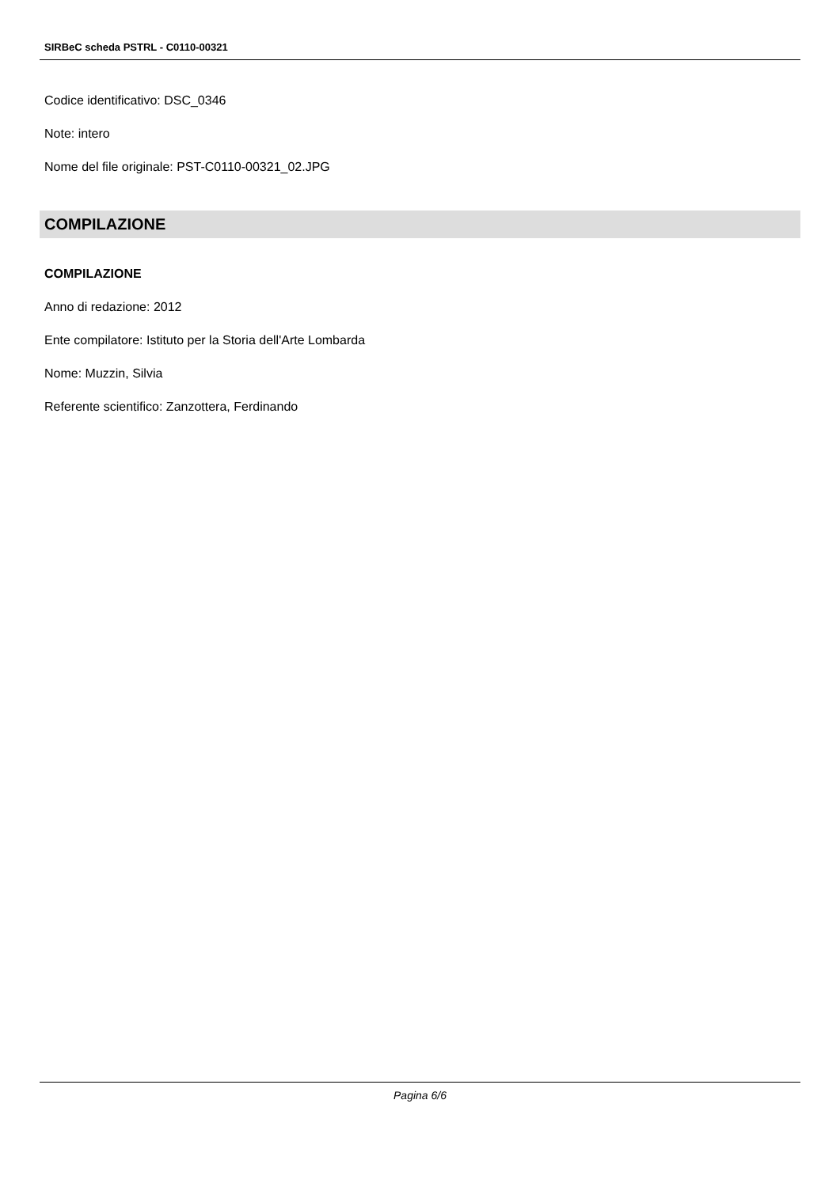SIRBeC scheda PSTRL - C0110-00321
Codice identificativo: DSC_0346
Note: intero
Nome del file originale: PST-C0110-00321_02.JPG
COMPILAZIONE
COMPILAZIONE
Anno di redazione: 2012
Ente compilatore: Istituto per la Storia dell'Arte Lombarda
Nome: Muzzin, Silvia
Referente scientifico: Zanzottera, Ferdinando
Pagina 6/6